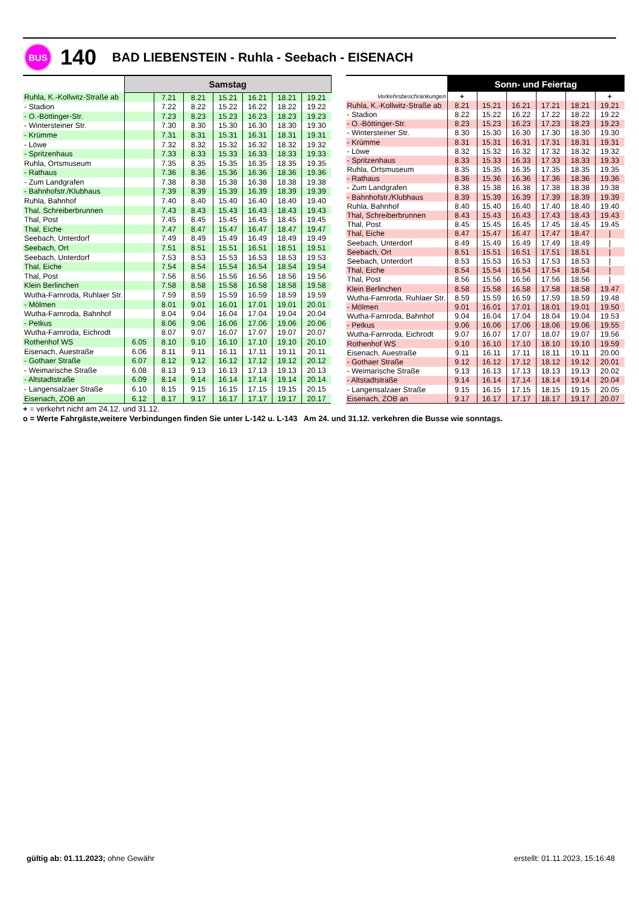BUS
140
BAD LIEBENSTEIN - Ruhla - Seebach - EISENACH
| | Samstag | | | | | | |
| --- | --- | --- | --- | --- | --- | --- | --- |
| Ruhla, K.-Kollwitz-Straße ab | | 7.21 | 8.21 | 15.21 | 16.21 | 18.21 | 19.21 |
| - Stadion | | 7.22 | 8.22 | 15.22 | 16.22 | 18.22 | 19.22 |
| - O.-Böttinger-Str. | | 7.23 | 8.23 | 15.23 | 16.23 | 18.23 | 19.23 |
| - Wintersteiner Str. | | 7.30 | 8.30 | 15.30 | 16.30 | 18.30 | 19.30 |
| - Krümme | | 7.31 | 8.31 | 15.31 | 16.31 | 18.31 | 19.31 |
| - Löwe | | 7.32 | 8.32 | 15.32 | 16.32 | 18.32 | 19.32 |
| - Spritzenhaus | | 7.33 | 8.33 | 15.33 | 16.33 | 18.33 | 19.33 |
| Ruhla, Ortsmuseum | | 7.35 | 8.35 | 15.35 | 16.35 | 18.35 | 19.35 |
| - Rathaus | | 7.36 | 8.36 | 15.36 | 16.36 | 18.36 | 19.36 |
| - Zum Landgrafen | | 7.38 | 8.38 | 15.38 | 16.38 | 18.38 | 19.38 |
| - Bahnhofstr./Klubhaus | | 7.39 | 8.39 | 15.39 | 16.39 | 18.39 | 19.39 |
| Ruhla, Bahnhof | | 7.40 | 8.40 | 15.40 | 16.40 | 18.40 | 19.40 |
| Thal, Schreiberbrunnen | | 7.43 | 8.43 | 15.43 | 16.43 | 18.43 | 19.43 |
| Thal, Post | | 7.45 | 8.45 | 15.45 | 16.45 | 18.45 | 19.45 |
| Thal, Eiche | | 7.47 | 8.47 | 15.47 | 16.47 | 18.47 | 19.47 |
| Seebach, Unterdorf | | 7.49 | 8.49 | 15.49 | 16.49 | 18.49 | 19.49 |
| Seebach, Ort | | 7.51 | 8.51 | 15.51 | 16.51 | 18.51 | 19.51 |
| Seebach, Unterdorf | | 7.53 | 8.53 | 15.53 | 16.53 | 18.53 | 19.53 |
| Thal, Eiche | | 7.54 | 8.54 | 15.54 | 16.54 | 18.54 | 19.54 |
| Thal, Post | | 7.56 | 8.56 | 15.56 | 16.56 | 18.56 | 19.56 |
| Klein Berlinchen | | 7.58 | 8.58 | 15.58 | 16.58 | 18.58 | 19.58 |
| Wutha-Farnroda, Ruhlaer Str. | | 7.59 | 8.59 | 15.59 | 16.59 | 18.59 | 19.59 |
| - Mölmen | | 8.01 | 9.01 | 16.01 | 17.01 | 19.01 | 20.01 |
| Wutha-Farnroda, Bahnhof | | 8.04 | 9.04 | 16.04 | 17.04 | 19.04 | 20.04 |
| - Petkus | | 8.06 | 9.06 | 16.06 | 17.06 | 19.06 | 20.06 |
| Wutha-Farnroda, Eichrodt | | 8.07 | 9.07 | 16.07 | 17.07 | 19.07 | 20.07 |
| Rothenhof WS | 6.05 | 8.10 | 9.10 | 16.10 | 17.10 | 19.10 | 20.10 |
| Eisenach, Auestraße | 6.06 | 8.11 | 9.11 | 16.11 | 17.11 | 19.11 | 20.11 |
| - Gothaer Straße | 6.07 | 8.12 | 9.12 | 16.12 | 17.12 | 19.12 | 20.12 |
| - Weimarische Straße | 6.08 | 8.13 | 9.13 | 16.13 | 17.13 | 19.13 | 20.13 |
| - Altstadtstraße | 6.09 | 8.14 | 9.14 | 16.14 | 17.14 | 19.14 | 20.14 |
| - Langensalzaer Straße | 6.10 | 8.15 | 9.15 | 16.15 | 17.15 | 19.15 | 20.15 |
| Eisenach, ZOB an | 6.12 | 8.17 | 9.17 | 16.17 | 17.17 | 19.17 | 20.17 |
| | Sonn- und Feiertag | | | | | |
| --- | --- | --- | --- | --- | --- | --- |
| Verkehrsbeschränkungen | + | | | | | + |
| Ruhla, K.-Kollwitz-Straße ab | 8.21 | 15.21 | 16.21 | 17.21 | 18.21 | 19.21 |
| - Stadion | 8.22 | 15.22 | 16.22 | 17.22 | 18.22 | 19.22 |
| - O.-Böttinger-Str. | 8.23 | 15.23 | 16.23 | 17.23 | 18.23 | 19.23 |
| - Wintersteiner Str. | 8.30 | 15.30 | 16.30 | 17.30 | 18.30 | 19.30 |
| - Krümme | 8.31 | 15.31 | 16.31 | 17.31 | 18.31 | 19.31 |
| - Löwe | 8.32 | 15.32 | 16.32 | 17.32 | 18.32 | 19.32 |
| - Spritzenhaus | 8.33 | 15.33 | 16.33 | 17.33 | 18.33 | 19.33 |
| Ruhla, Ortsmuseum | 8.35 | 15.35 | 16.35 | 17.35 | 18.35 | 19.35 |
| - Rathaus | 8.36 | 15.36 | 16.36 | 17.36 | 18.36 | 19.36 |
| - Zum Landgrafen | 8.38 | 15.38 | 16.38 | 17.38 | 18.38 | 19.38 |
| - Bahnhofstr./Klubhaus | 8.39 | 15.39 | 16.39 | 17.39 | 18.39 | 19.39 |
| Ruhla, Bahnhof | 8.40 | 15.40 | 16.40 | 17.40 | 18.40 | 19.40 |
| Thal, Schreiberbrunnen | 8.43 | 15.43 | 16.43 | 17.43 | 18.43 | 19.43 |
| Thal, Post | 8.45 | 15.45 | 16.45 | 17.45 | 18.45 | 19.45 |
| Thal, Eiche | 8.47 | 15.47 | 16.47 | 17.47 | 18.47 | / |
| Seebach, Unterdorf | 8.49 | 15.49 | 16.49 | 17.49 | 18.49 | / |
| Seebach, Ort | 8.51 | 15.51 | 16.51 | 17.51 | 18.51 | / |
| Seebach, Unterdorf | 8.53 | 15.53 | 16.53 | 17.53 | 18.53 | / |
| Thal, Eiche | 8.54 | 15.54 | 16.54 | 17.54 | 18.54 | / |
| Thal, Post | 8.56 | 15.56 | 16.56 | 17.56 | 18.56 | / |
| Klein Berlinchen | 8.58 | 15.58 | 16.58 | 17.58 | 18.58 | 19.47 |
| Wutha-Farnroda, Ruhlaer Str. | 8.59 | 15.59 | 16.59 | 17.59 | 18.59 | 19.48 |
| - Mölmen | 9.01 | 16.01 | 17.01 | 18.01 | 19.01 | 19.50 |
| Wutha-Farnroda, Bahnhof | 9.04 | 16.04 | 17.04 | 18.04 | 19.04 | 19.53 |
| - Petkus | 9.06 | 16.06 | 17.06 | 18.06 | 19.06 | 19.55 |
| Wutha-Farnroda, Eichrodt | 9.07 | 16.07 | 17.07 | 18.07 | 19.07 | 19.56 |
| Rothenhof WS | 9.10 | 16.10 | 17.10 | 18.10 | 19.10 | 19.59 |
| Eisenach, Auestraße | 9.11 | 16.11 | 17.11 | 18.11 | 19.11 | 20.00 |
| - Gothaer Straße | 9.12 | 16.12 | 17.12 | 18.12 | 19.12 | 20.01 |
| - Weimarische Straße | 9.13 | 16.13 | 17.13 | 18.13 | 19.13 | 20.02 |
| - Altstadtstraße | 9.14 | 16.14 | 17.14 | 18.14 | 19.14 | 20.04 |
| - Langensalzaer Straße | 9.15 | 16.15 | 17.15 | 18.15 | 19.15 | 20.05 |
| Eisenach, ZOB an | 9.17 | 16.17 | 17.17 | 18.17 | 19.17 | 20.07 |
+ = verkehrt nicht am 24.12. und 31.12.
o = Werte Fahrgäste,weitere Verbindungen finden Sie unter L-142 u. L-143 Am 24. und 31.12. verkehren die Busse wie sonntags.
gültig ab: 01.11.2023; ohne Gewähr
erstellt: 01.11.2023, 15:16:48